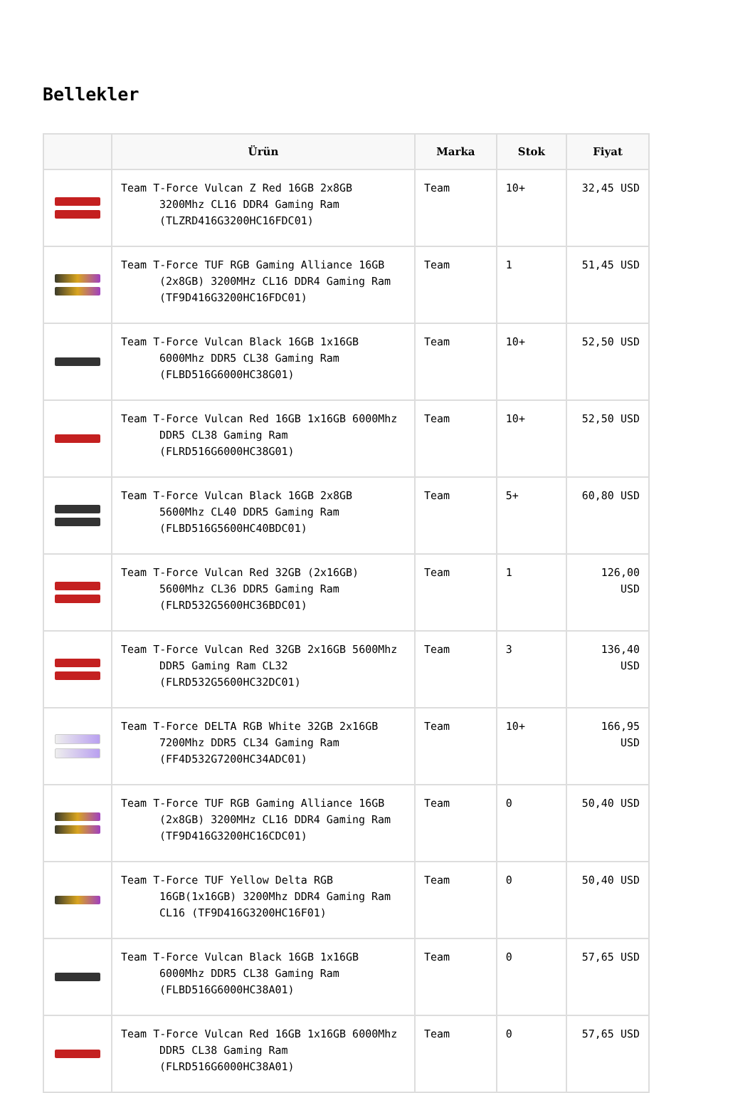Bellekler
| | Ürün | Marka | Stok | Fiyat |
| --- | --- | --- | --- | --- |
| | Team T-Force Vulcan Z Red 16GB 2x8GB 3200Mhz CL16 DDR4 Gaming Ram (TLZRD416G3200HC16FDC01) | Team | 10+ | 32,45 USD |
| | Team T-Force TUF RGB Gaming Alliance 16GB (2x8GB) 3200MHz CL16 DDR4 Gaming Ram (TF9D416G3200HC16FDC01) | Team | 1 | 51,45 USD |
| | Team T-Force Vulcan Black 16GB 1x16GB 6000Mhz DDR5 CL38 Gaming Ram (FLBD516G6000HC38G01) | Team | 10+ | 52,50 USD |
| | Team T-Force Vulcan Red 16GB 1x16GB 6000Mhz DDR5 CL38 Gaming Ram (FLRD516G6000HC38G01) | Team | 10+ | 52,50 USD |
| | Team T-Force Vulcan Black 16GB 2x8GB 5600Mhz CL40 DDR5 Gaming Ram (FLBD516G5600HC40BDC01) | Team | 5+ | 60,80 USD |
| | Team T-Force Vulcan Red 32GB (2x16GB) 5600Mhz CL36 DDR5 Gaming Ram (FLRD532G5600HC36BDC01) | Team | 1 | 126,00 USD |
| | Team T-Force Vulcan Red 32GB 2x16GB 5600Mhz DDR5 Gaming Ram CL32 (FLRD532G5600HC32DC01) | Team | 3 | 136,40 USD |
| | Team T-Force DELTA RGB White 32GB 2x16GB 7200Mhz DDR5 CL34 Gaming Ram (FF4D532G7200HC34ADC01) | Team | 10+ | 166,95 USD |
| | Team T-Force TUF RGB Gaming Alliance 16GB (2x8GB) 3200MHz CL16 DDR4 Gaming Ram (TF9D416G3200HC16CDC01) | Team | 0 | 50,40 USD |
| | Team T-Force TUF Yellow Delta RGB 16GB(1x16GB) 3200Mhz DDR4 Gaming Ram CL16 (TF9D416G3200HC16F01) | Team | 0 | 50,40 USD |
| | Team T-Force Vulcan Black 16GB 1x16GB 6000Mhz DDR5 CL38 Gaming Ram (FLBD516G6000HC38A01) | Team | 0 | 57,65 USD |
| | Team T-Force Vulcan Red 16GB 1x16GB 6000Mhz DDR5 CL38 Gaming Ram (FLRD516G6000HC38A01) | Team | 0 | 57,65 USD |